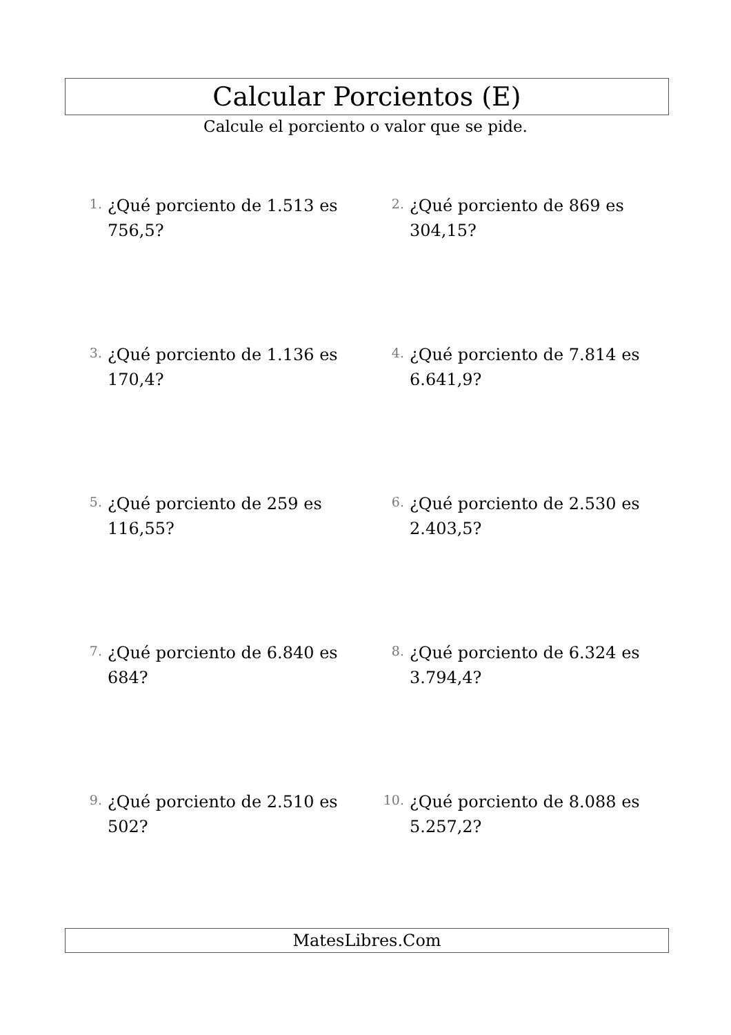Calcular Porcientos (E)
Calcule el porciento o valor que se pide.
1.
¿Qué porciento de 1.513 es 756,5?
2.
¿Qué porciento de 869 es 304,15?
3.
¿Qué porciento de 1.136 es 170,4?
4.
¿Qué porciento de 7.814 es 6.641,9?
5.
¿Qué porciento de 259 es 116,55?
6.
¿Qué porciento de 2.530 es 2.403,5?
7.
¿Qué porciento de 6.840 es 684?
8.
¿Qué porciento de 6.324 es 3.794,4?
9.
¿Qué porciento de 2.510 es 502?
10.
¿Qué porciento de 8.088 es 5.257,2?
MatesLibres.Com